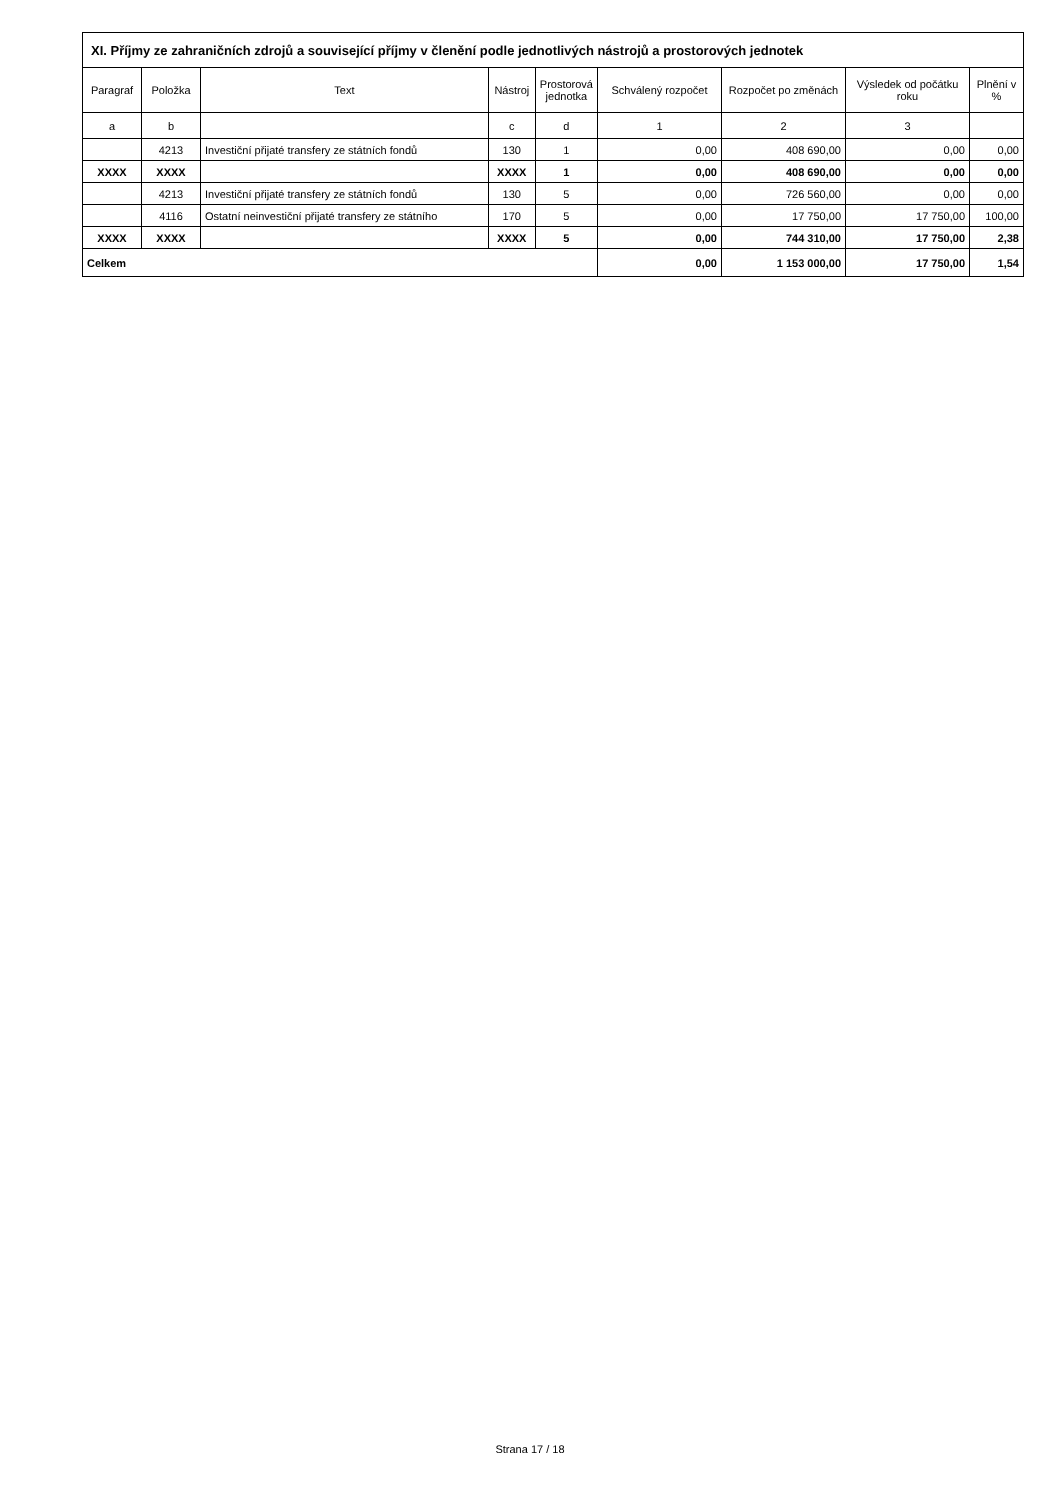| XI. Příjmy ze zahraničních zdrojů a související příjmy v členění podle jednotlivých nástrojů a prostorových jednotek | | | | | | | | |
| --- | --- | --- | --- | --- | --- | --- | --- | --- |
| Paragraf | Položka | Text | Nástroj | Prostorová jednotka | Schválený rozpočet | Rozpočet po změnách | Výsledek od počátku roku | Plnění v % |
| a | b | | c | d | 1 | 2 | 3 | |
| | 4213 | Investiční přijaté transfery ze státních fondů | 130 | 1 | 0,00 | 408 690,00 | 0,00 | 0,00 |
| XXXX | XXXX | | XXXX | 1 | 0,00 | 408 690,00 | 0,00 | 0,00 |
| | 4213 | Investiční přijaté transfery ze státních fondů | 130 | 5 | 0,00 | 726 560,00 | 0,00 | 0,00 |
| | 4116 | Ostatní neinvestiční přijaté transfery ze státního | 170 | 5 | 0,00 | 17 750,00 | 17 750,00 | 100,00 |
| XXXX | XXXX | | XXXX | 5 | 0,00 | 744 310,00 | 17 750,00 | 2,38 |
| Celkem | | | | | 0,00 | 1 153 000,00 | 17 750,00 | 1,54 |
Strana 17 / 18